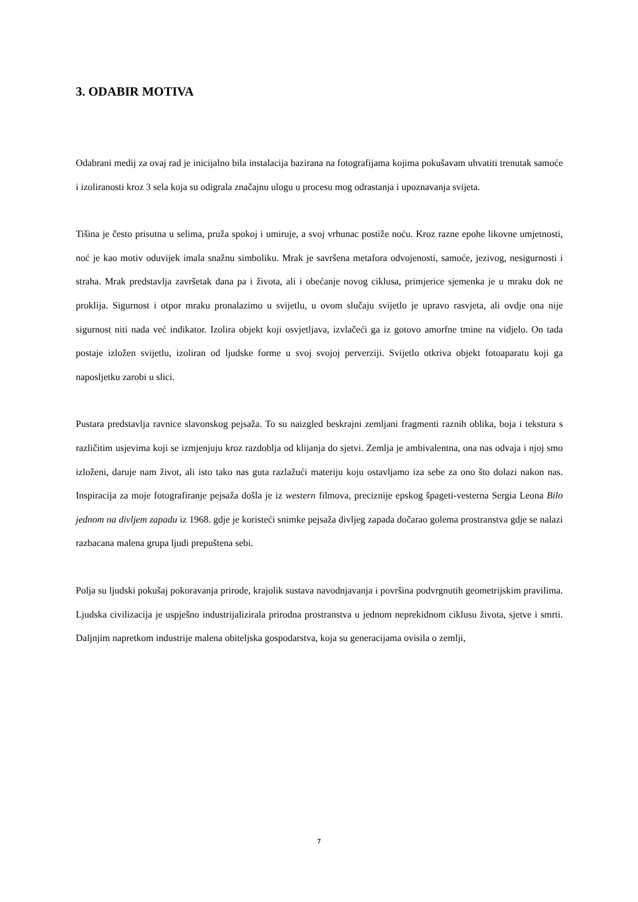3. ODABIR MOTIVA
Odabrani medij za ovaj rad je inicijalno bila instalacija bazirana na fotografijama kojima pokušavam uhvatiti trenutak samoće i izoliranosti kroz 3 sela koja su odigrala značajnu ulogu u procesu mog odrastanja i upoznavanja svijeta.
Tišina je često prisutna u selima, pruža spokoj i umiruje, a svoj vrhunac postiže noću. Kroz razne epohe likovne umjetnosti, noć je kao motiv oduvijek imala snažnu simboliku. Mrak je savršena metafora odvojenosti, samoće, jezivog, nesigurnosti i straha. Mrak predstavlja završetak dana pa i života, ali i obećanje novog ciklusa, primjerice sjemenka je u mraku dok ne proklija. Sigurnost i otpor mraku pronalazimo u svijetlu, u ovom slučaju svijetlo je upravo rasvjeta, ali ovdje ona nije sigurnost niti nada već indikator. Izolira objekt koji osvjetljava, izvlačeći ga iz gotovo amorfne tmine na vidjelo. On tada postaje izložen svijetlu, izoliran od ljudske forme u svoj svojoj perverziji. Svijetlo otkriva objekt fotoaparatu koji ga naposljetku zarobi u slici.
Pustara predstavlja ravnice slavonskog pejsaža. To su naizgled beskrajni zemljani fragmenti raznih oblika, boja i tekstura s različitim usjevima koji se izmjenjuju kroz razdoblja od klijanja do sjetvi. Zemlja je ambivalentna, ona nas odvaja i njoj smo izloženi, daruje nam život, ali isto tako nas guta razlažući materiju koju ostavljamo iza sebe za ono što dolazi nakon nas. Inspiracija za moje fotografiranje pejsaža došla je iz western filmova, preciznije epskog špageti-vesterna Sergia Leona Bilo jednom na divljem zapadu iz 1968. gdje je koristeći snimke pejsaža divljeg zapada dočarao golema prostranstva gdje se nalazi razbacana malena grupa ljudi prepuštena sebi.
Polja su ljudski pokušaj pokoravanja prirode, krajolik sustava navodnjavanja i površina podvrgnutih geometrijskim pravilima. Ljudska civilizacija je uspješno industrijalizirala prirodna prostranstva u jednom neprekidnom ciklusu života, sjetve i smrti. Daljnjim napretkom industrije malena obiteljska gospodarstva, koja su generacijama ovisila o zemlji,
7